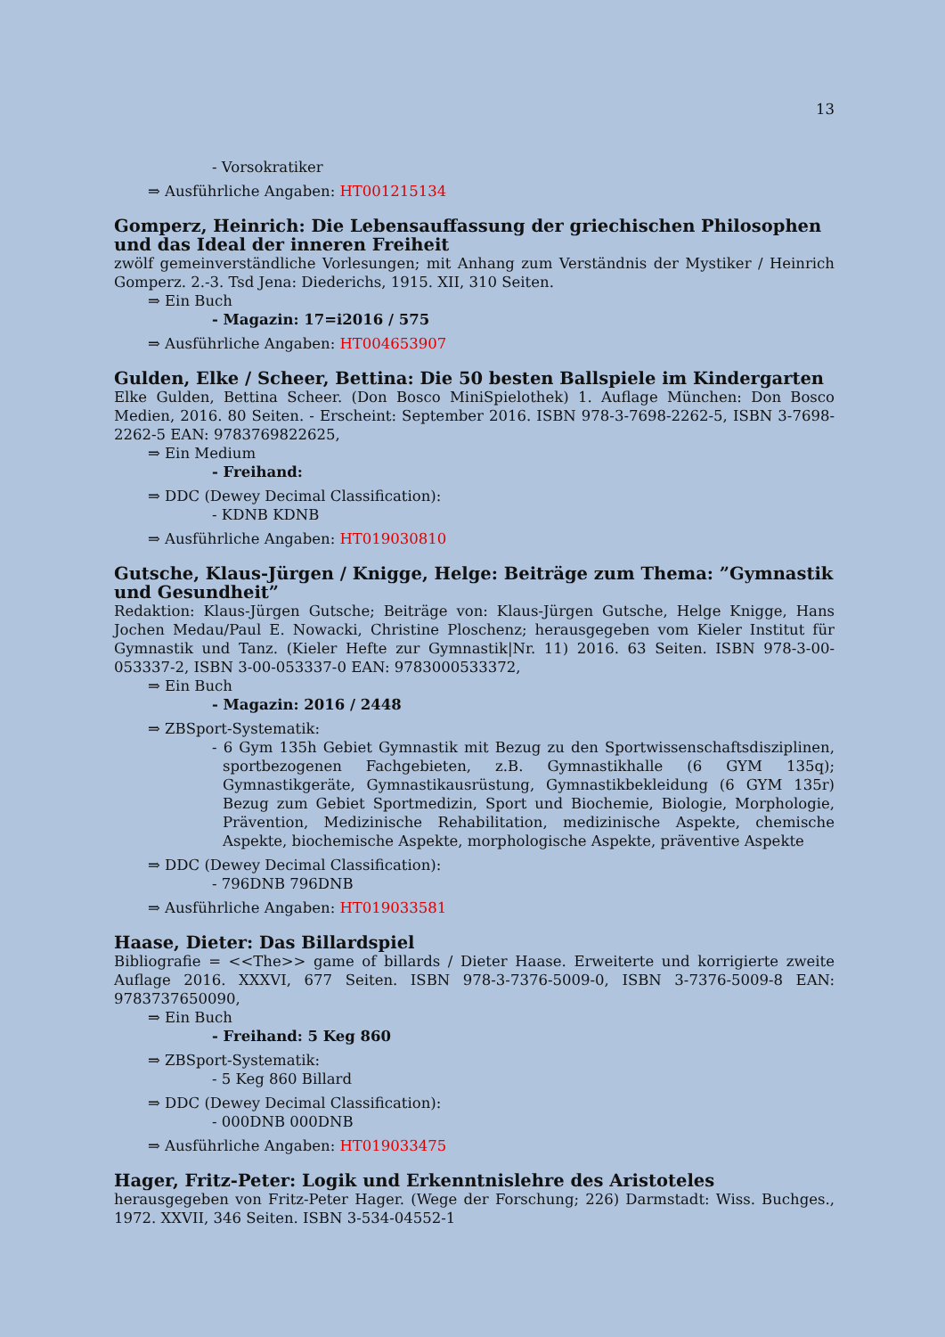13
- Vorsokratiker
⇒ Ausführliche Angaben: HT001215134
Gomperz, Heinrich: Die Lebensauffassung der griechischen Philosophen und das Ideal der inneren Freiheit
zwölf gemeinverständliche Vorlesungen; mit Anhang zum Verständnis der Mystiker / Heinrich Gomperz. 2.-3. Tsd Jena: Diederichs, 1915. XII, 310 Seiten.
⇒ Ein Buch
- Magazin: 17=i2016 / 575
⇒ Ausführliche Angaben: HT004653907
Gulden, Elke / Scheer, Bettina: Die 50 besten Ballspiele im Kindergarten
Elke Gulden, Bettina Scheer. (Don Bosco MiniSpielothek) 1. Auflage München: Don Bosco Medien, 2016. 80 Seiten. - Erscheint: September 2016. ISBN 978-3-7698-2262-5, ISBN 3-7698-2262-5 EAN: 9783769822625,
⇒ Ein Medium
- Freihand:
⇒ DDC (Dewey Decimal Classification):
- KDNB KDNB
⇒ Ausführliche Angaben: HT019030810
Gutsche, Klaus-Jürgen / Knigge, Helge: Beiträge zum Thema: ”Gymnastik und Gesundheit”
Redaktion: Klaus-Jürgen Gutsche; Beiträge von: Klaus-Jürgen Gutsche, Helge Knigge, Hans Jochen Medau/Paul E. Nowacki, Christine Ploschenz; herausgegeben vom Kieler Institut für Gymnastik und Tanz. (Kieler Hefte zur Gymnastik|Nr. 11) 2016. 63 Seiten. ISBN 978-3-00-053337-2, ISBN 3-00-053337-0 EAN: 9783000533372,
⇒ Ein Buch
- Magazin: 2016 / 2448
⇒ ZBSport-Systematik:
- 6 Gym 135h Gebiet Gymnastik mit Bezug zu den Sportwissenschaftsdisziplinen, sportbezogenen Fachgebieten, z.B. Gymnastikhalle (6 GYM 135q); Gymnastikgeräte, Gymnastikausrüstung, Gymnastikbekleidung (6 GYM 135r) Bezug zum Gebiet Sportmedizin, Sport und Biochemie, Biologie, Morphologie, Prävention, Medizinische Rehabilitation, medizinische Aspekte, chemische Aspekte, biochemische Aspekte, morphologische Aspekte, präventive Aspekte
⇒ DDC (Dewey Decimal Classification):
- 796DNB 796DNB
⇒ Ausführliche Angaben: HT019033581
Haase, Dieter: Das Billardspiel
Bibliografie = <<The>> game of billards / Dieter Haase. Erweiterte und korrigierte zweite Auflage 2016. XXXVI, 677 Seiten. ISBN 978-3-7376-5009-0, ISBN 3-7376-5009-8 EAN: 9783737650090,
⇒ Ein Buch
- Freihand: 5 Keg 860
⇒ ZBSport-Systematik:
- 5 Keg 860 Billard
⇒ DDC (Dewey Decimal Classification):
- 000DNB 000DNB
⇒ Ausführliche Angaben: HT019033475
Hager, Fritz-Peter: Logik und Erkenntnislehre des Aristoteles
herausgegeben von Fritz-Peter Hager. (Wege der Forschung; 226) Darmstadt: Wiss. Buchges., 1972. XXVII, 346 Seiten. ISBN 3-534-04552-1